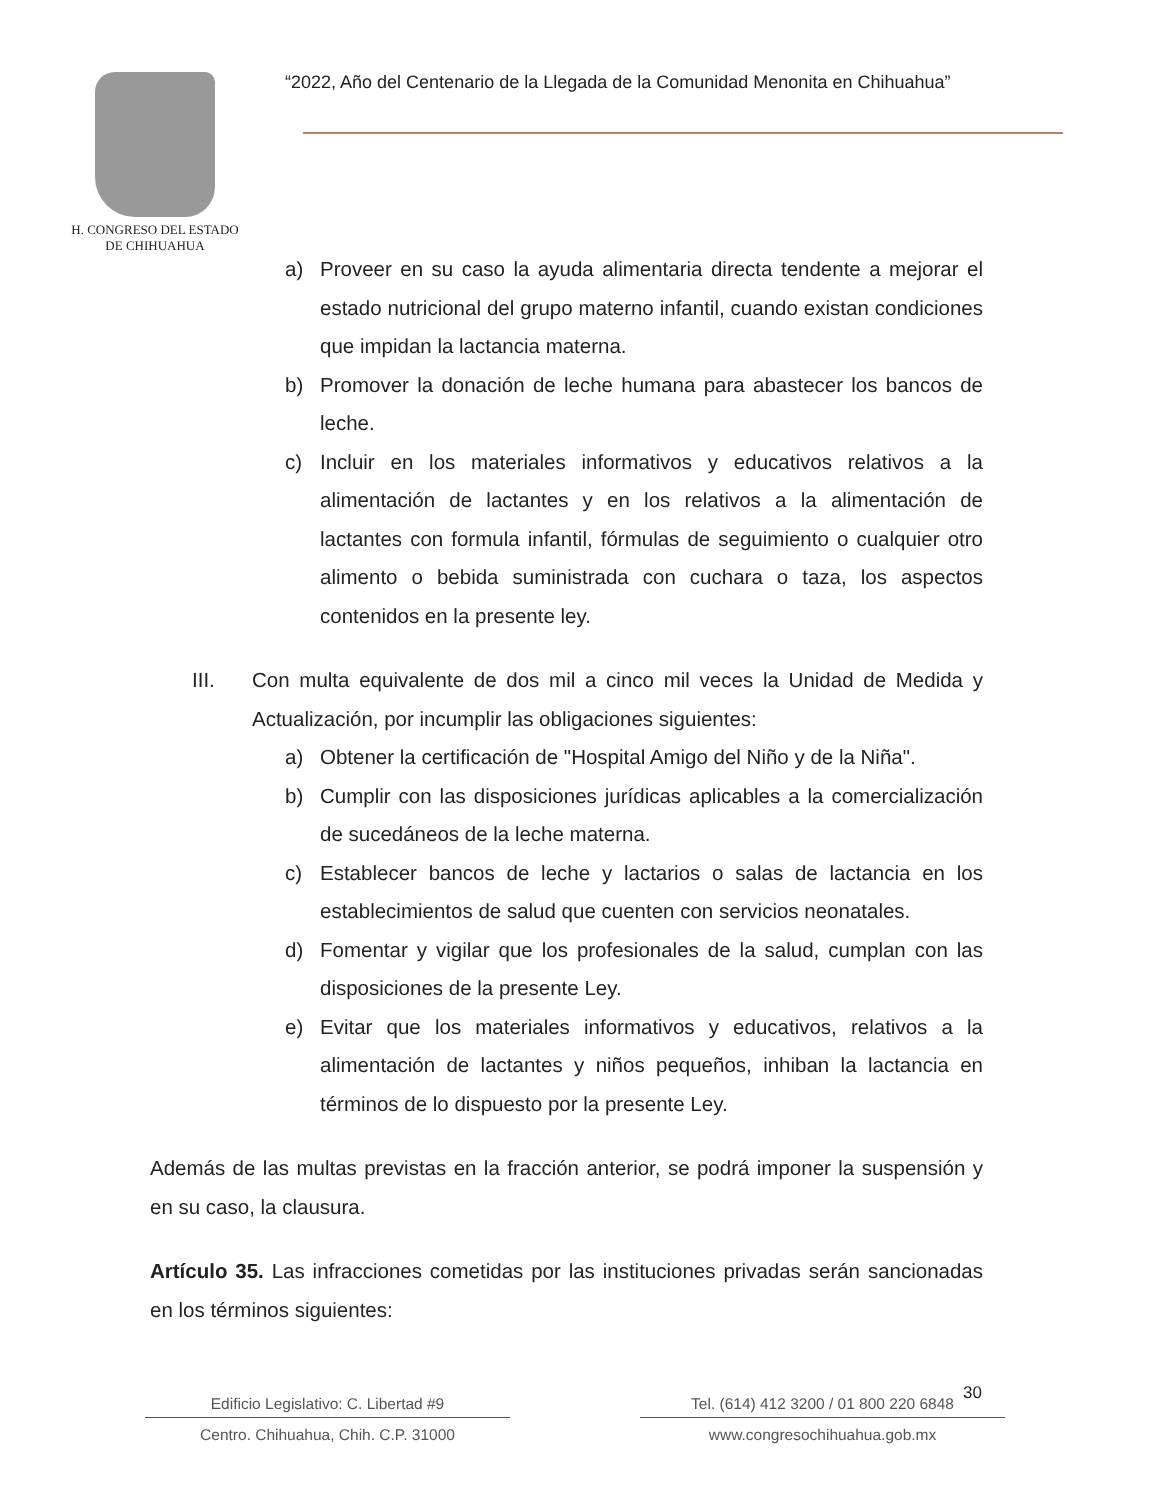H. CONGRESO DEL ESTADO
DE CHIHUAHUA
“2022, Año del Centenario de la Llegada de la Comunidad Menonita en Chihuahua”
a) Proveer en su caso la ayuda alimentaria directa tendente a mejorar el estado nutricional del grupo materno infantil, cuando existan condiciones que impidan la lactancia materna.
b) Promover la donación de leche humana para abastecer los bancos de leche.
c) Incluir en los materiales informativos y educativos relativos a la alimentación de lactantes y en los relativos a la alimentación de lactantes con formula infantil, fórmulas de seguimiento o cualquier otro alimento o bebida suministrada con cuchara o taza, los aspectos contenidos en la presente ley.
III. Con multa equivalente de dos mil a cinco mil veces la Unidad de Medida y Actualización, por incumplir las obligaciones siguientes:
a) Obtener la certificación de "Hospital Amigo del Niño y de la Niña".
b) Cumplir con las disposiciones jurídicas aplicables a la comercialización de sucedáneos de la leche materna.
c) Establecer bancos de leche y lactarios o salas de lactancia en los establecimientos de salud que cuenten con servicios neonatales.
d) Fomentar y vigilar que los profesionales de la salud, cumplan con las disposiciones de la presente Ley.
e) Evitar que los materiales informativos y educativos, relativos a la alimentación de lactantes y niños pequeños, inhiban la lactancia en términos de lo dispuesto por la presente Ley.
Además de las multas previstas en la fracción anterior, se podrá imponer la suspensión y en su caso, la clausura.
Artículo 35. Las infracciones cometidas por las instituciones privadas serán sancionadas en los términos siguientes:
30
Edificio Legislativo: C. Libertad #9
Centro. Chihuahua, Chih. C.P. 31000
Tel. (614) 412 3200 / 01 800 220 6848
www.congresochihuahua.gob.mx